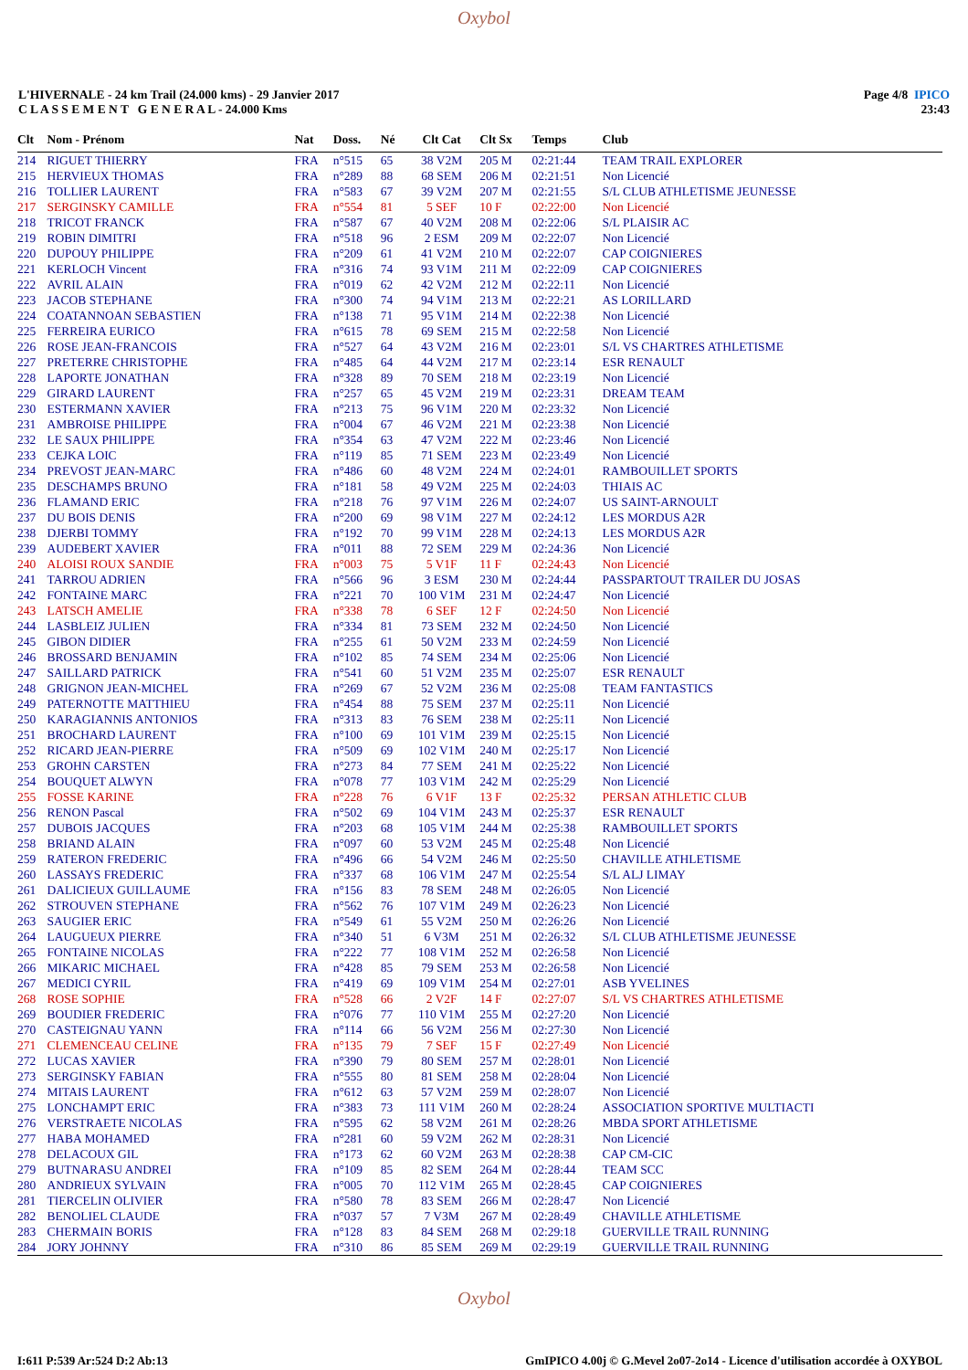Oxybol
L'HIVERNALE - 24 km Trail (24.000 kms) - 29 Janvier 2017
C L A S S E M E N T G E N E R A L - 24.000 Kms
Page 4/8 IPICO
23:43
| Clt | Nom - Prénom | Nat | Doss. | Né | Clt Cat | Clt Sx | Temps | Club |
| --- | --- | --- | --- | --- | --- | --- | --- | --- |
| 214 | RIGUET THIERRY | FRA | n°515 | 65 | 38 V2M | 205 M | 02:21:44 | TEAM TRAIL EXPLORER |
| 215 | HERVIEUX THOMAS | FRA | n°289 | 88 | 68 SEM | 206 M | 02:21:51 | Non Licencié |
| 216 | TOLLIER LAURENT | FRA | n°583 | 67 | 39 V2M | 207 M | 02:21:55 | S/L CLUB ATHLETISME JEUNESSE |
| 217 | SERGINSKY CAMILLE | FRA | n°554 | 81 | 5 SEF | 10 F | 02:22:00 | Non Licencié |
| 218 | TRICOT FRANCK | FRA | n°587 | 67 | 40 V2M | 208 M | 02:22:06 | S/L PLAISIR AC |
| 219 | ROBIN DIMITRI | FRA | n°518 | 96 | 2 ESM | 209 M | 02:22:07 | Non Licencié |
| 220 | DUPOUY PHILIPPE | FRA | n°209 | 61 | 41 V2M | 210 M | 02:22:07 | CAP COIGNIERES |
| 221 | KERLOCH Vincent | FRA | n°316 | 74 | 93 V1M | 211 M | 02:22:09 | CAP COIGNIERES |
| 222 | AVRIL ALAIN | FRA | n°019 | 62 | 42 V2M | 212 M | 02:22:11 | Non Licencié |
| 223 | JACOB STEPHANE | FRA | n°300 | 74 | 94 V1M | 213 M | 02:22:21 | AS LORILLARD |
| 224 | COATANNOAN SEBASTIEN | FRA | n°138 | 71 | 95 V1M | 214 M | 02:22:38 | Non Licencié |
| 225 | FERREIRA EURICO | FRA | n°615 | 78 | 69 SEM | 215 M | 02:22:58 | Non Licencié |
| 226 | ROSE JEAN-FRANCOIS | FRA | n°527 | 64 | 43 V2M | 216 M | 02:23:01 | S/L VS CHARTRES ATHLETISME |
| 227 | PRETERRE CHRISTOPHE | FRA | n°485 | 64 | 44 V2M | 217 M | 02:23:14 | ESR RENAULT |
| 228 | LAPORTE JONATHAN | FRA | n°328 | 89 | 70 SEM | 218 M | 02:23:19 | Non Licencié |
| 229 | GIRARD LAURENT | FRA | n°257 | 65 | 45 V2M | 219 M | 02:23:31 | DREAM TEAM |
| 230 | ESTERMANN XAVIER | FRA | n°213 | 75 | 96 V1M | 220 M | 02:23:32 | Non Licencié |
| 231 | AMBROISE PHILIPPE | FRA | n°004 | 67 | 46 V2M | 221 M | 02:23:38 | Non Licencié |
| 232 | LE SAUX PHILIPPE | FRA | n°354 | 63 | 47 V2M | 222 M | 02:23:46 | Non Licencié |
| 233 | CEJKA LOIC | FRA | n°119 | 85 | 71 SEM | 223 M | 02:23:49 | Non Licencié |
| 234 | PREVOST JEAN-MARC | FRA | n°486 | 60 | 48 V2M | 224 M | 02:24:01 | RAMBOUILLET SPORTS |
| 235 | DESCHAMPS BRUNO | FRA | n°181 | 58 | 49 V2M | 225 M | 02:24:03 | THIAIS AC |
| 236 | FLAMAND ERIC | FRA | n°218 | 76 | 97 V1M | 226 M | 02:24:07 | US SAINT-ARNOULT |
| 237 | DU BOIS DENIS | FRA | n°200 | 69 | 98 V1M | 227 M | 02:24:12 | LES MORDUS A2R |
| 238 | DJERBI TOMMY | FRA | n°192 | 70 | 99 V1M | 228 M | 02:24:13 | LES MORDUS A2R |
| 239 | AUDEBERT XAVIER | FRA | n°011 | 88 | 72 SEM | 229 M | 02:24:36 | Non Licencié |
| 240 | ALOISI ROUX SANDIE | FRA | n°003 | 75 | 5 V1F | 11 F | 02:24:43 | Non Licencié |
| 241 | TARROU ADRIEN | FRA | n°566 | 96 | 3 ESM | 230 M | 02:24:44 | PASSPARTOUT TRAILER DU JOSAS |
| 242 | FONTAINE MARC | FRA | n°221 | 70 | 100 V1M | 231 M | 02:24:47 | Non Licencié |
| 243 | LATSCH AMELIE | FRA | n°338 | 78 | 6 SEF | 12 F | 02:24:50 | Non Licencié |
| 244 | LASBLEIZ JULIEN | FRA | n°334 | 81 | 73 SEM | 232 M | 02:24:50 | Non Licencié |
| 245 | GIBON DIDIER | FRA | n°255 | 61 | 50 V2M | 233 M | 02:24:59 | Non Licencié |
| 246 | BROSSARD BENJAMIN | FRA | n°102 | 85 | 74 SEM | 234 M | 02:25:06 | Non Licencié |
| 247 | SAILLARD PATRICK | FRA | n°541 | 60 | 51 V2M | 235 M | 02:25:07 | ESR RENAULT |
| 248 | GRIGNON JEAN-MICHEL | FRA | n°269 | 67 | 52 V2M | 236 M | 02:25:08 | TEAM FANTASTICS |
| 249 | PATERNOTTE MATTHIEU | FRA | n°454 | 88 | 75 SEM | 237 M | 02:25:11 | Non Licencié |
| 250 | KARAGIANNIS ANTONIOS | FRA | n°313 | 83 | 76 SEM | 238 M | 02:25:11 | Non Licencié |
| 251 | BROCHARD LAURENT | FRA | n°100 | 69 | 101 V1M | 239 M | 02:25:15 | Non Licencié |
| 252 | RICARD JEAN-PIERRE | FRA | n°509 | 69 | 102 V1M | 240 M | 02:25:17 | Non Licencié |
| 253 | GROHN CARSTEN | FRA | n°273 | 84 | 77 SEM | 241 M | 02:25:22 | Non Licencié |
| 254 | BOUQUET ALWYN | FRA | n°078 | 77 | 103 V1M | 242 M | 02:25:29 | Non Licencié |
| 255 | FOSSE KARINE | FRA | n°228 | 76 | 6 V1F | 13 F | 02:25:32 | PERSAN ATHLETIC CLUB |
| 256 | RENON Pascal | FRA | n°502 | 69 | 104 V1M | 243 M | 02:25:37 | ESR RENAULT |
| 257 | DUBOIS JACQUES | FRA | n°203 | 68 | 105 V1M | 244 M | 02:25:38 | RAMBOUILLET SPORTS |
| 258 | BRIAND ALAIN | FRA | n°097 | 60 | 53 V2M | 245 M | 02:25:48 | Non Licencié |
| 259 | RATERON FREDERIC | FRA | n°496 | 66 | 54 V2M | 246 M | 02:25:50 | CHAVILLE ATHLETISME |
| 260 | LASSAYS FREDERIC | FRA | n°337 | 68 | 106 V1M | 247 M | 02:25:54 | S/L ALJ LIMAY |
| 261 | DALICIEUX GUILLAUME | FRA | n°156 | 83 | 78 SEM | 248 M | 02:26:05 | Non Licencié |
| 262 | STROUVEN STEPHANE | FRA | n°562 | 76 | 107 V1M | 249 M | 02:26:23 | Non Licencié |
| 263 | SAUGIER ERIC | FRA | n°549 | 61 | 55 V2M | 250 M | 02:26:26 | Non Licencié |
| 264 | LAUGUEUX PIERRE | FRA | n°340 | 51 | 6 V3M | 251 M | 02:26:32 | S/L CLUB ATHLETISME JEUNESSE |
| 265 | FONTAINE NICOLAS | FRA | n°222 | 77 | 108 V1M | 252 M | 02:26:58 | Non Licencié |
| 266 | MIKARIC MICHAEL | FRA | n°428 | 85 | 79 SEM | 253 M | 02:26:58 | Non Licencié |
| 267 | MEDICI CYRIL | FRA | n°419 | 69 | 109 V1M | 254 M | 02:27:01 | ASB YVELINES |
| 268 | ROSE SOPHIE | FRA | n°528 | 66 | 2 V2F | 14 F | 02:27:07 | S/L VS CHARTRES ATHLETISME |
| 269 | BOUDIER FREDERIC | FRA | n°076 | 77 | 110 V1M | 255 M | 02:27:20 | Non Licencié |
| 270 | CASTEIGNAU YANN | FRA | n°114 | 66 | 56 V2M | 256 M | 02:27:30 | Non Licencié |
| 271 | CLEMENCEAU CELINE | FRA | n°135 | 79 | 7 SEF | 15 F | 02:27:49 | Non Licencié |
| 272 | LUCAS XAVIER | FRA | n°390 | 79 | 80 SEM | 257 M | 02:28:01 | Non Licencié |
| 273 | SERGINSKY FABIAN | FRA | n°555 | 80 | 81 SEM | 258 M | 02:28:04 | Non Licencié |
| 274 | MITAIS LAURENT | FRA | n°612 | 63 | 57 V2M | 259 M | 02:28:07 | Non Licencié |
| 275 | LONCHAMPT ERIC | FRA | n°383 | 73 | 111 V1M | 260 M | 02:28:24 | ASSOCIATION SPORTIVE MULTIACTI |
| 276 | VERSTRAETE NICOLAS | FRA | n°595 | 62 | 58 V2M | 261 M | 02:28:26 | MBDA SPORT ATHLETISME |
| 277 | HABA MOHAMED | FRA | n°281 | 60 | 59 V2M | 262 M | 02:28:31 | Non Licencié |
| 278 | DELACOUX GIL | FRA | n°173 | 62 | 60 V2M | 263 M | 02:28:38 | CAP CM-CIC |
| 279 | BUTNARASU ANDREI | FRA | n°109 | 85 | 82 SEM | 264 M | 02:28:44 | TEAM SCC |
| 280 | ANDRIEUX SYLVAIN | FRA | n°005 | 70 | 112 V1M | 265 M | 02:28:45 | CAP COIGNIERES |
| 281 | TIERCELIN OLIVIER | FRA | n°580 | 78 | 83 SEM | 266 M | 02:28:47 | Non Licencié |
| 282 | BENOLIEL CLAUDE | FRA | n°037 | 57 | 7 V3M | 267 M | 02:28:49 | CHAVILLE ATHLETISME |
| 283 | CHERMAIN BORIS | FRA | n°128 | 83 | 84 SEM | 268 M | 02:29:18 | GUERVILLE TRAIL RUNNING |
| 284 | JORY JOHNNY | FRA | n°310 | 86 | 85 SEM | 269 M | 02:29:19 | GUERVILLE TRAIL RUNNING |
Oxybol
I:611 P:539 Ar:524 D:2 Ab:13 GmIPICO 4.00j © G.Mevel 2o07-2o14 - Licence d'utilisation accordée à OXYBOL